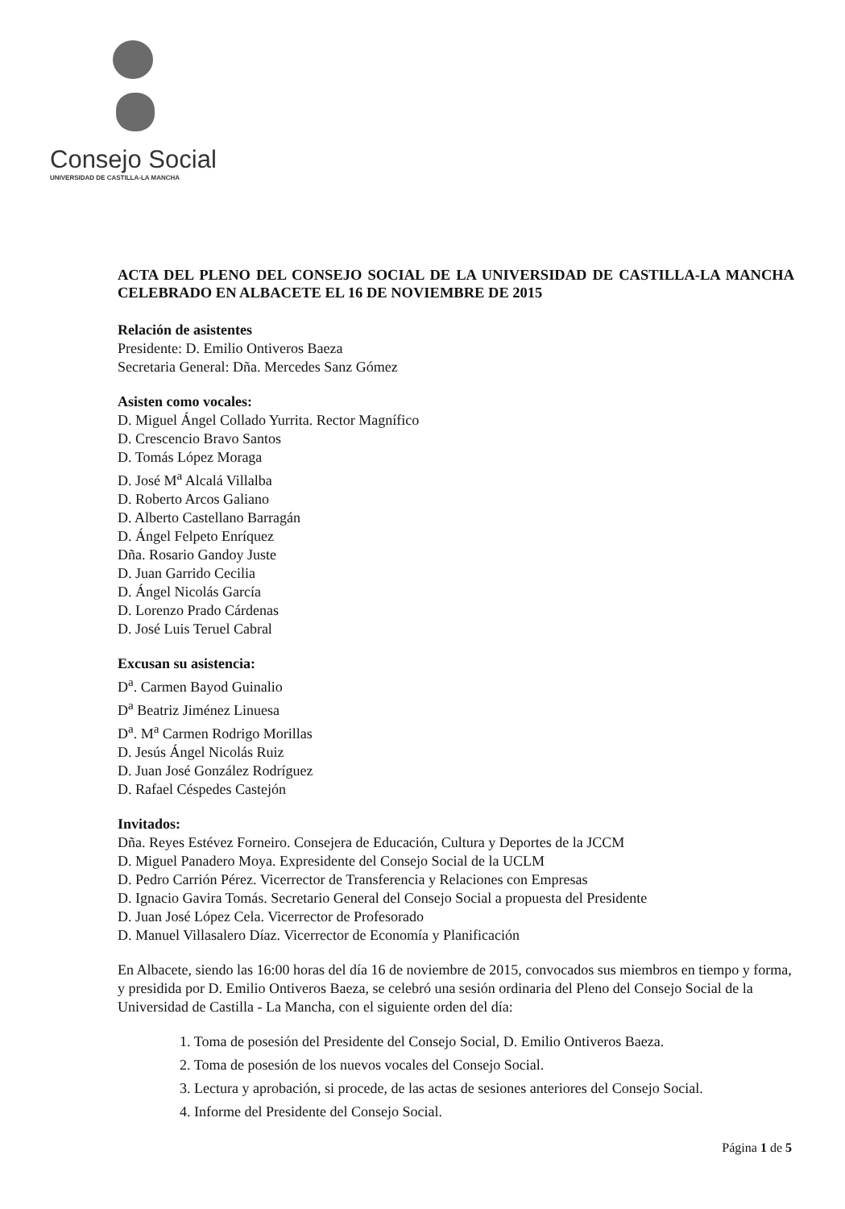Consejo Social
UNIVERSIDAD DE CASTILLA-LA MANCHA
ACTA DEL PLENO DEL CONSEJO SOCIAL DE LA UNIVERSIDAD DE CASTILLA-LA MANCHA CELEBRADO EN ALBACETE EL 16 DE NOVIEMBRE DE 2015
Relación de asistentes
Presidente: D. Emilio Ontiveros Baeza
Secretaria General: Dña. Mercedes Sanz Gómez
Asisten como vocales:
D. Miguel Ángel Collado Yurrita. Rector Magnífico
D. Crescencio Bravo Santos
D. Tomás López Moraga
D. José M<sup>a</sup> Alcalá Villalba
D. Roberto Arcos Galiano
D. Alberto Castellano Barragán
D. Ángel Felpeto Enríquez
Dña. Rosario Gandoy Juste
D. Juan Garrido Cecilia
D. Ángel Nicolás García
D. Lorenzo Prado Cárdenas
D. José Luis Teruel Cabral
Excusan su asistencia:
D<sup>a</sup>. Carmen Bayod Guinalio
D<sup>a</sup> Beatriz Jiménez Linuesa
D<sup>a</sup>. M<sup>a</sup> Carmen Rodrigo Morillas
D. Jesús Ángel Nicolás Ruiz
D. Juan José González Rodríguez
D. Rafael Céspedes Castejón
Invitados:
Dña. Reyes Estévez Forneiro. Consejera de Educación, Cultura y Deportes de la JCCM
D. Miguel Panadero Moya. Expresidente del Consejo Social de la UCLM
D. Pedro Carrión Pérez. Vicerrector de Transferencia y Relaciones con Empresas
D. Ignacio Gavira Tomás. Secretario General del Consejo Social a propuesta del Presidente
D. Juan José López Cela. Vicerrector de Profesorado
D. Manuel Villasalero Díaz. Vicerrector de Economía y Planificación
En Albacete, siendo las 16:00 horas del día 16 de noviembre de 2015, convocados sus miembros en tiempo y forma, y presidida por D. Emilio Ontiveros Baeza, se celebró una sesión ordinaria del Pleno del Consejo Social de la Universidad de Castilla - La Mancha, con el siguiente orden del día:
1. Toma de posesión del Presidente del Consejo Social, D. Emilio Ontiveros Baeza.
2. Toma de posesión de los nuevos vocales del Consejo Social.
3. Lectura y aprobación, si procede, de las actas de sesiones anteriores del Consejo Social.
4. Informe del Presidente del Consejo Social.
Página 1 de 5